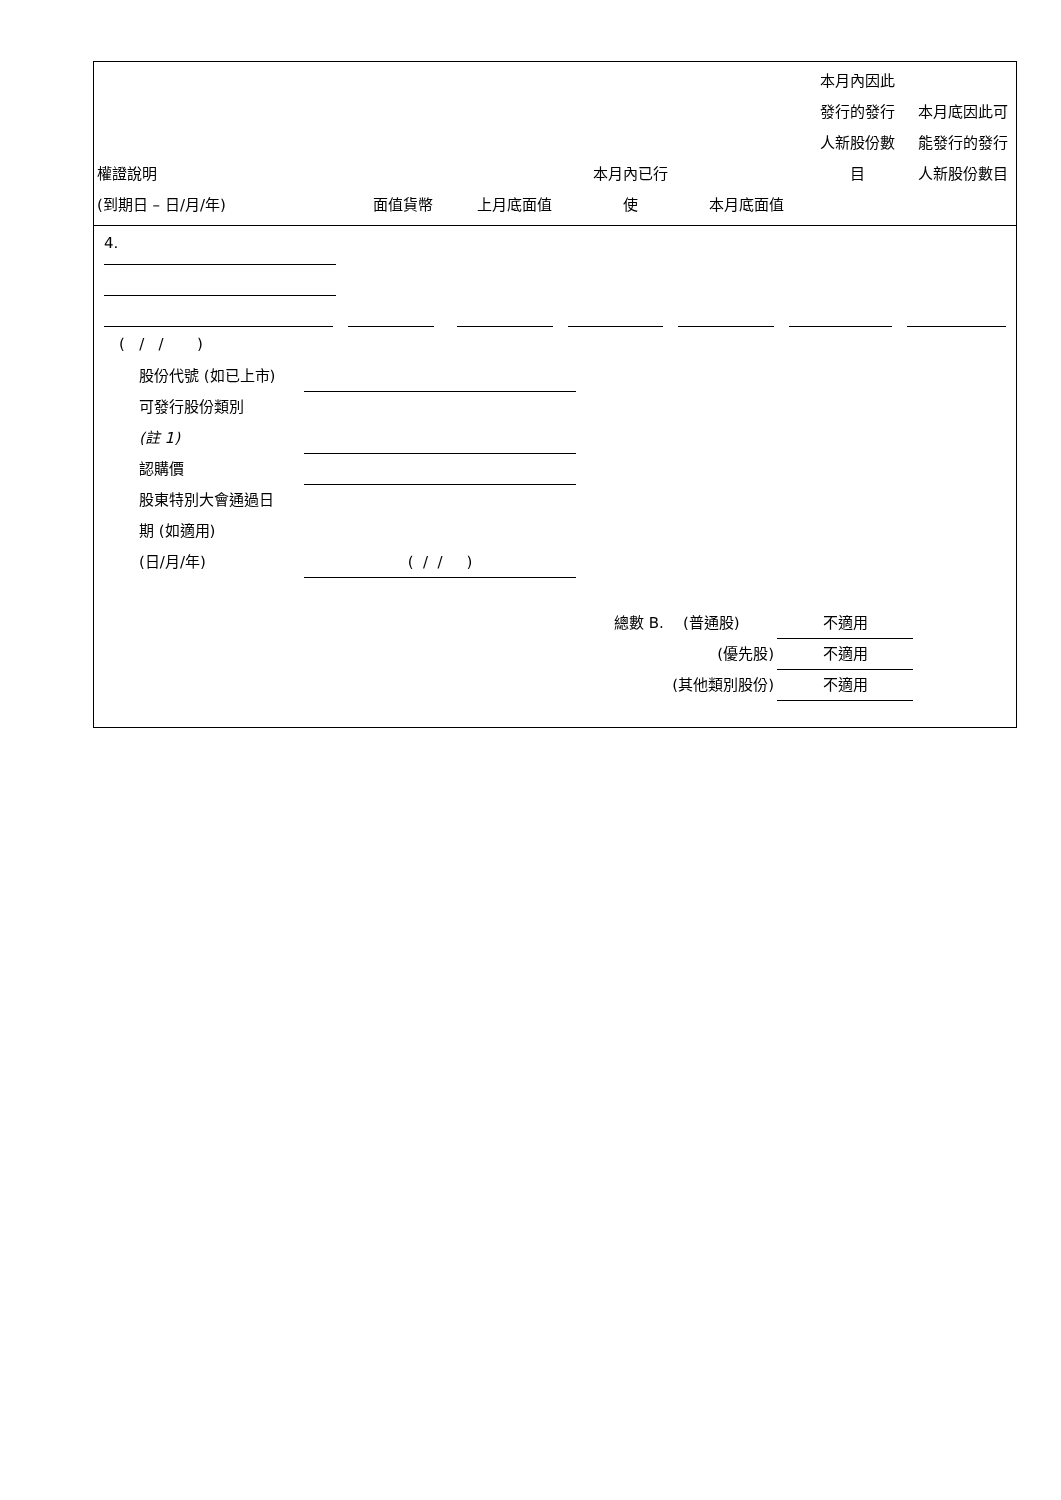| 權證說明 (到期日 – 日/月/年) | 面值貨幣 | 上月底面值 | 本月內已行 使 | 本月底面值 | 本月內因此 發行的發行 人新股份數 目 | 本月底因此可 能發行的發行 人新股份數目 |
4.
( / / )
股份代號 (如已上市)
可發行股份類別
(註 1)
認購價
股東特別大會通過日
期 (如適用)
(日/月/年) ( / / )
總數 B. (普通股) 不適用
(優先股) 不適用
(其他類別股份) 不適用